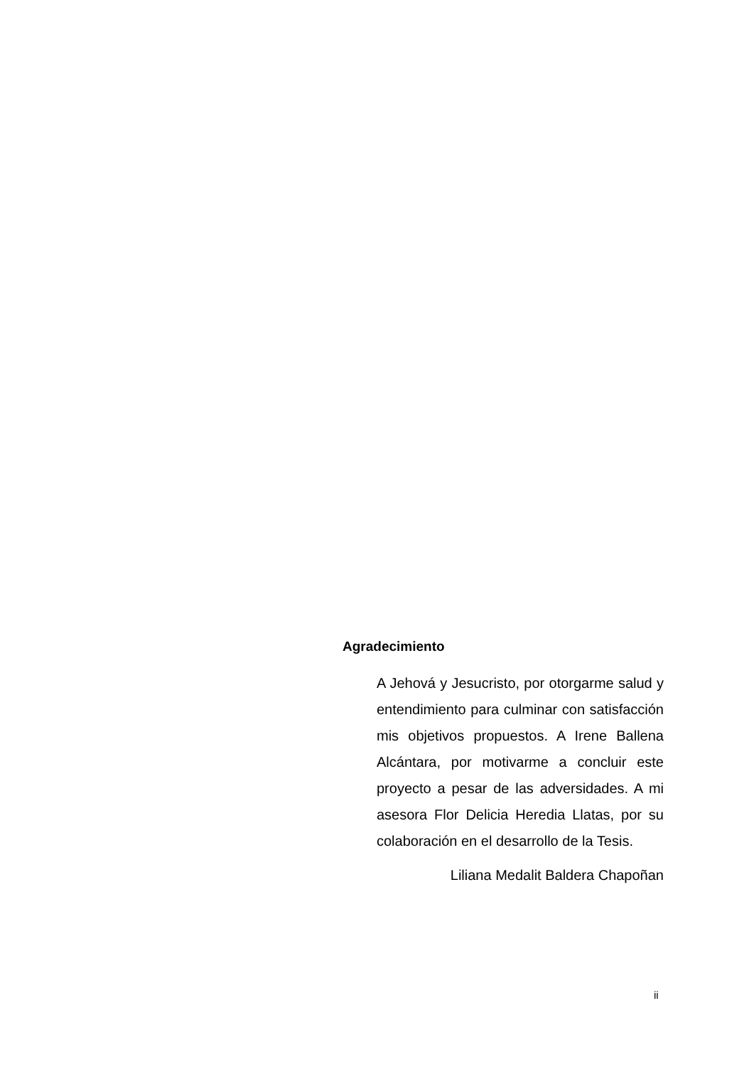Agradecimiento
A Jehová y Jesucristo, por otorgarme salud y entendimiento para culminar con satisfacción mis objetivos propuestos. A Irene Ballena Alcántara, por motivarme a concluir este proyecto a pesar de las adversidades. A mi asesora Flor Delicia Heredia Llatas, por su colaboración en el desarrollo de la Tesis.
Liliana Medalit Baldera Chapoñan
ii